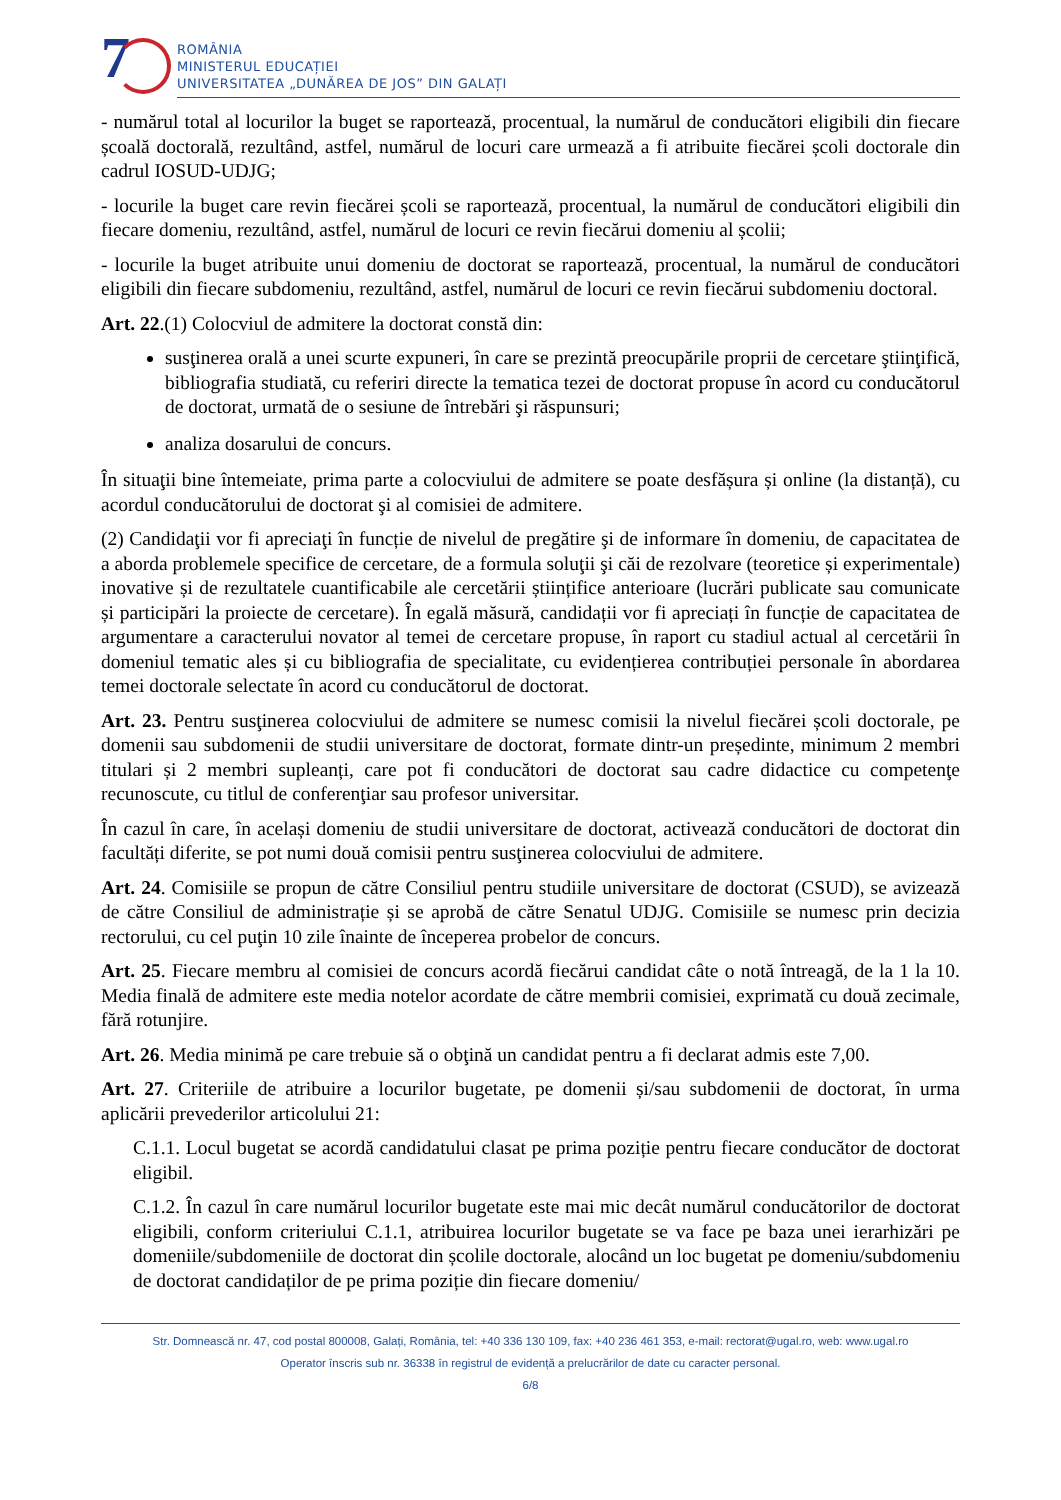7
ROMÂNIA
MINISTERUL EDUCAȚIEI
UNIVERSITATEA „DUNĂREA DE JOS” DIN GALAȚI
- numărul total al locurilor la buget se raportează, procentual, la numărul de conducători eligibili din fiecare școală doctorală, rezultând, astfel, numărul de locuri care urmează a fi atribuite fiecărei școli doctorale din cadrul IOSUD-UDJG;
- locurile la buget care revin fiecărei școli se raportează, procentual, la numărul de conducători eligibili din fiecare domeniu, rezultând, astfel, numărul de locuri ce revin fiecărui domeniu al școlii;
- locurile la buget atribuite unui domeniu de doctorat se raportează, procentual, la numărul de conducători eligibili din fiecare subdomeniu, rezultând, astfel, numărul de locuri ce revin fiecărui subdomeniu doctoral.
Art. 22.(1) Colocviul de admitere la doctorat constă din:
susţinerea orală a unei scurte expuneri, în care se prezintă preocupările proprii de cercetare ştiinţifică, bibliografia studiată, cu referiri directe la tematica tezei de doctorat propuse în acord cu conducătorul de doctorat, urmată de o sesiune de întrebări şi răspunsuri;
analiza dosarului de concurs.
În situaţii bine întemeiate, prima parte a colocviului de admitere se poate desfășura și online (la distanță), cu acordul conducătorului de doctorat şi al comisiei de admitere.
(2) Candidaţii vor fi apreciaţi în funcție de nivelul de pregătire şi de informare în domeniu, de capacitatea de a aborda problemele specifice de cercetare, de a formula soluţii şi căi de rezolvare (teoretice și experimentale) inovative și de rezultatele cuantificabile ale cercetării științifice anterioare (lucrări publicate sau comunicate și participări la proiecte de cercetare). În egală măsură, candidații vor fi apreciați în funcție de capacitatea de argumentare a caracterului novator al temei de cercetare propuse, în raport cu stadiul actual al cercetării în domeniul tematic ales și cu bibliografia de specialitate, cu evidențierea contribuției personale în abordarea temei doctorale selectate în acord cu conducătorul de doctorat.
Art. 23. Pentru susţinerea colocviului de admitere se numesc comisii la nivelul fiecărei școli doctorale, pe domenii sau subdomenii de studii universitare de doctorat, formate dintr-un președinte, minimum 2 membri titulari și 2 membri supleanți, care pot fi conducători de doctorat sau cadre didactice cu competenţe recunoscute, cu titlul de conferenţiar sau profesor universitar.
În cazul în care, în același domeniu de studii universitare de doctorat, activează conducători de doctorat din facultăți diferite, se pot numi două comisii pentru susţinerea colocviului de admitere.
Art. 24. Comisiile se propun de către Consiliul pentru studiile universitare de doctorat (CSUD), se avizează de către Consiliul de administrație și se aprobă de către Senatul UDJG. Comisiile se numesc prin decizia rectorului, cu cel puţin 10 zile înainte de începerea probelor de concurs.
Art. 25. Fiecare membru al comisiei de concurs acordă fiecărui candidat câte o notă întreagă, de la 1 la 10. Media finală de admitere este media notelor acordate de către membrii comisiei, exprimată cu două zecimale, fără rotunjire.
Art. 26. Media minimă pe care trebuie să o obţină un candidat pentru a fi declarat admis este 7,00.
Art. 27. Criteriile de atribuire a locurilor bugetate, pe domenii și/sau subdomenii de doctorat, în urma aplicării prevederilor articolului 21:
C.1.1. Locul bugetat se acordă candidatului clasat pe prima poziție pentru fiecare conducător de doctorat eligibil.
C.1.2. În cazul în care numărul locurilor bugetate este mai mic decât numărul conducătorilor de doctorat eligibili, conform criteriului C.1.1, atribuirea locurilor bugetate se va face pe baza unei ierarhizări pe domeniile/subdomeniile de doctorat din școlile doctorale, alocând un loc bugetat pe domeniu/subdomeniu de doctorat candidaților de pe prima poziție din fiecare domeniu/
Str. Domnească nr. 47, cod postal 800008, Galați, România, tel: +40 336 130 109, fax: +40 236 461 353, e-mail: rectorat@ugal.ro, web: www.ugal.ro
Operator înscris sub nr. 36338 în registrul de evidență a prelucrărilor de date cu caracter personal.
6/8